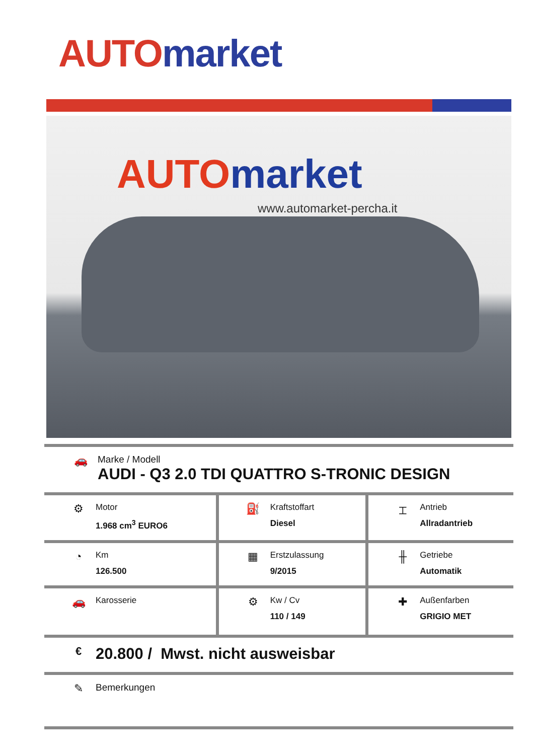AUTO market
AUTO market
www.automarket-percha.it
| 🚗 Marke / Modell AUDI - Q3 2.0 TDI QUATTRO S-TRONIC DESIGN | | |
| ⚙ Motor 1.968 cm<sup>3</sup> EURO6 | ⛽ Kraftstoffart Diesel | ⌶ Antrieb Allradantrieb |
| ◔ Km 126.500 | ▦ Erstzulassung 9/2015 | ╫ Getriebe Automatik |
| 🚗 Karosserie | ⚙ Kw / Cv 110 / 149 | ✚ Außenfarben GRIGIO MET |
| € 20.800 / Mwst. nicht ausweisbar | | |
| ✎ Bemerkungen | | |